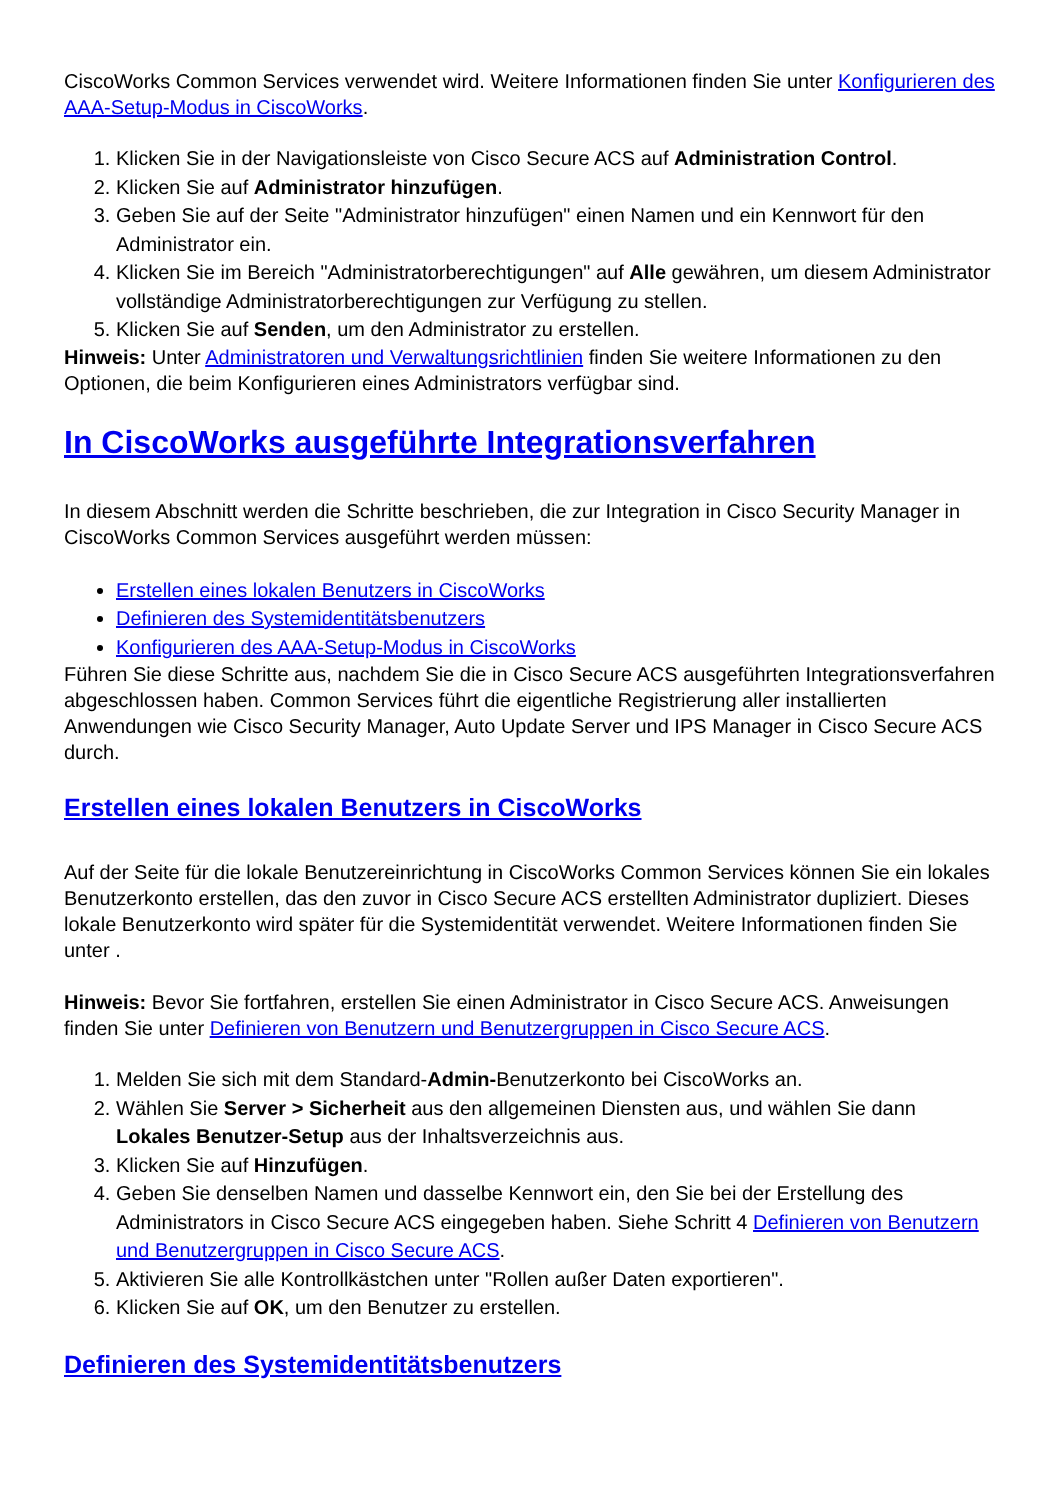CiscoWorks Common Services verwendet wird. Weitere Informationen finden Sie unter Konfigurieren des AAA-Setup-Modus in CiscoWorks.
1. Klicken Sie in der Navigationsleiste von Cisco Secure ACS auf Administration Control.
2. Klicken Sie auf Administrator hinzufügen.
3. Geben Sie auf der Seite "Administrator hinzufügen" einen Namen und ein Kennwort für den Administrator ein.
4. Klicken Sie im Bereich "Administratorberechtigungen" auf Alle gewähren, um diesem Administrator vollständige Administratorberechtigungen zur Verfügung zu stellen.
5. Klicken Sie auf Senden, um den Administrator zu erstellen.
Hinweis: Unter Administratoren und Verwaltungsrichtlinien finden Sie weitere Informationen zu den Optionen, die beim Konfigurieren eines Administrators verfügbar sind.
In CiscoWorks ausgeführte Integrationsverfahren
In diesem Abschnitt werden die Schritte beschrieben, die zur Integration in Cisco Security Manager in CiscoWorks Common Services ausgeführt werden müssen:
Erstellen eines lokalen Benutzers in CiscoWorks
Definieren des Systemidentitätsbenutzers
Konfigurieren des AAA-Setup-Modus in CiscoWorks
Führen Sie diese Schritte aus, nachdem Sie die in Cisco Secure ACS ausgeführten Integrationsverfahren abgeschlossen haben. Common Services führt die eigentliche Registrierung aller installierten Anwendungen wie Cisco Security Manager, Auto Update Server und IPS Manager in Cisco Secure ACS durch.
Erstellen eines lokalen Benutzers in CiscoWorks
Auf der Seite für die lokale Benutzereinrichtung in CiscoWorks Common Services können Sie ein lokales Benutzerkonto erstellen, das den zuvor in Cisco Secure ACS erstellten Administrator dupliziert. Dieses lokale Benutzerkonto wird später für die Systemidentität verwendet. Weitere Informationen finden Sie unter .
Hinweis: Bevor Sie fortfahren, erstellen Sie einen Administrator in Cisco Secure ACS. Anweisungen finden Sie unter Definieren von Benutzern und Benutzergruppen in Cisco Secure ACS.
1. Melden Sie sich mit dem Standard-Admin-Benutzerkonto bei CiscoWorks an.
2. Wählen Sie Server > Sicherheit aus den allgemeinen Diensten aus, und wählen Sie dann Lokales Benutzer-Setup aus der Inhaltsverzeichnis aus.
3. Klicken Sie auf Hinzufügen.
4. Geben Sie denselben Namen und dasselbe Kennwort ein, den Sie bei der Erstellung des Administrators in Cisco Secure ACS eingegeben haben. Siehe Schritt 4 Definieren von Benutzern und Benutzergruppen in Cisco Secure ACS.
5. Aktivieren Sie alle Kontrollkästchen unter "Rollen außer Daten exportieren".
6. Klicken Sie auf OK, um den Benutzer zu erstellen.
Definieren des Systemidentitätsbenutzers